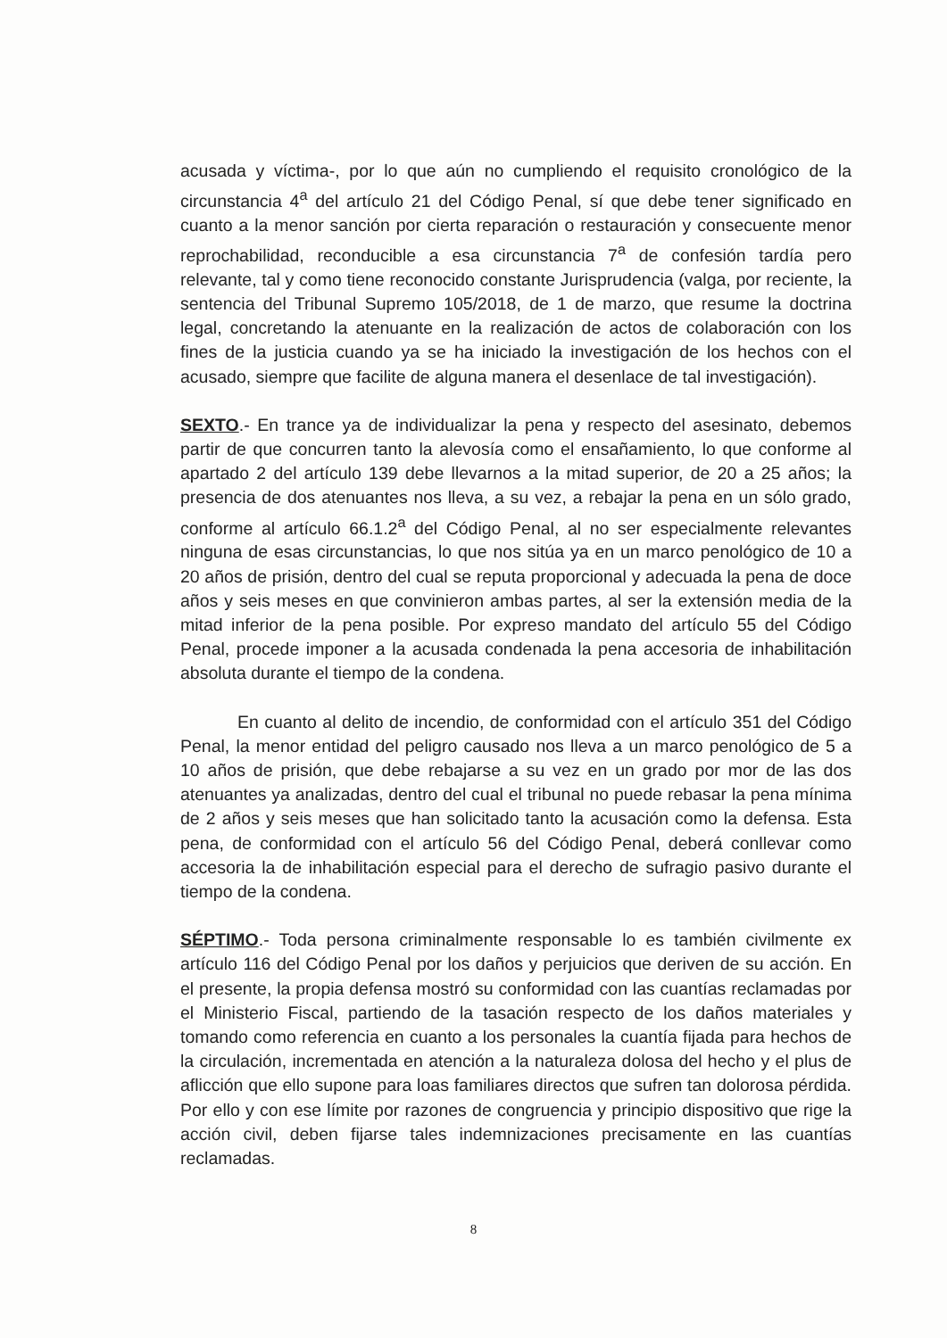acusada y víctima-, por lo que aún no cumpliendo el requisito cronológico de la circunstancia 4<sup>a</sup> del artículo 21 del Código Penal, sí que debe tener significado en cuanto a la menor sanción por cierta reparación o restauración y consecuente menor reprochabilidad, reconducible a esa circunstancia 7<sup>a</sup> de confesión tardía pero relevante, tal y como tiene reconocido constante Jurisprudencia (valga, por reciente, la sentencia del Tribunal Supremo 105/2018, de 1 de marzo, que resume la doctrina legal, concretando la atenuante en la realización de actos de colaboración con los fines de la justicia cuando ya se ha iniciado la investigación de los hechos con el acusado, siempre que facilite de alguna manera el desenlace de tal investigación).
SEXTO.- En trance ya de individualizar la pena y respecto del asesinato, debemos partir de que concurren tanto la alevosía como el ensañamiento, lo que conforme al apartado 2 del artículo 139 debe llevarnos a la mitad superior, de 20 a 25 años; la presencia de dos atenuantes nos lleva, a su vez, a rebajar la pena en un sólo grado, conforme al artículo 66.1.2<sup>a</sup> del Código Penal, al no ser especialmente relevantes ninguna de esas circunstancias, lo que nos sitúa ya en un marco penológico de 10 a 20 años de prisión, dentro del cual se reputa proporcional y adecuada la pena de doce años y seis meses en que convinieron ambas partes, al ser la extensión media de la mitad inferior de la pena posible. Por expreso mandato del artículo 55 del Código Penal, procede imponer a la acusada condenada la pena accesoria de inhabilitación absoluta durante el tiempo de la condena.
En cuanto al delito de incendio, de conformidad con el artículo 351 del Código Penal, la menor entidad del peligro causado nos lleva a un marco penológico de 5 a 10 años de prisión, que debe rebajarse a su vez en un grado por mor de las dos atenuantes ya analizadas, dentro del cual el tribunal no puede rebasar la pena mínima de 2 años y seis meses que han solicitado tanto la acusación como la defensa. Esta pena, de conformidad con el artículo 56 del Código Penal, deberá conllevar como accesoria la de inhabilitación especial para el derecho de sufragio pasivo durante el tiempo de la condena.
SÉPTIMO.- Toda persona criminalmente responsable lo es también civilmente ex artículo 116 del Código Penal por los daños y perjuicios que deriven de su acción. En el presente, la propia defensa mostró su conformidad con las cuantías reclamadas por el Ministerio Fiscal, partiendo de la tasación respecto de los daños materiales y tomando como referencia en cuanto a los personales la cuantía fijada para hechos de la circulación, incrementada en atención a la naturaleza dolosa del hecho y el plus de aflicción que ello supone para loas familiares directos que sufren tan dolorosa pérdida. Por ello y con ese límite por razones de congruencia y principio dispositivo que rige la acción civil, deben fijarse tales indemnizaciones precisamente en las cuantías reclamadas.
8